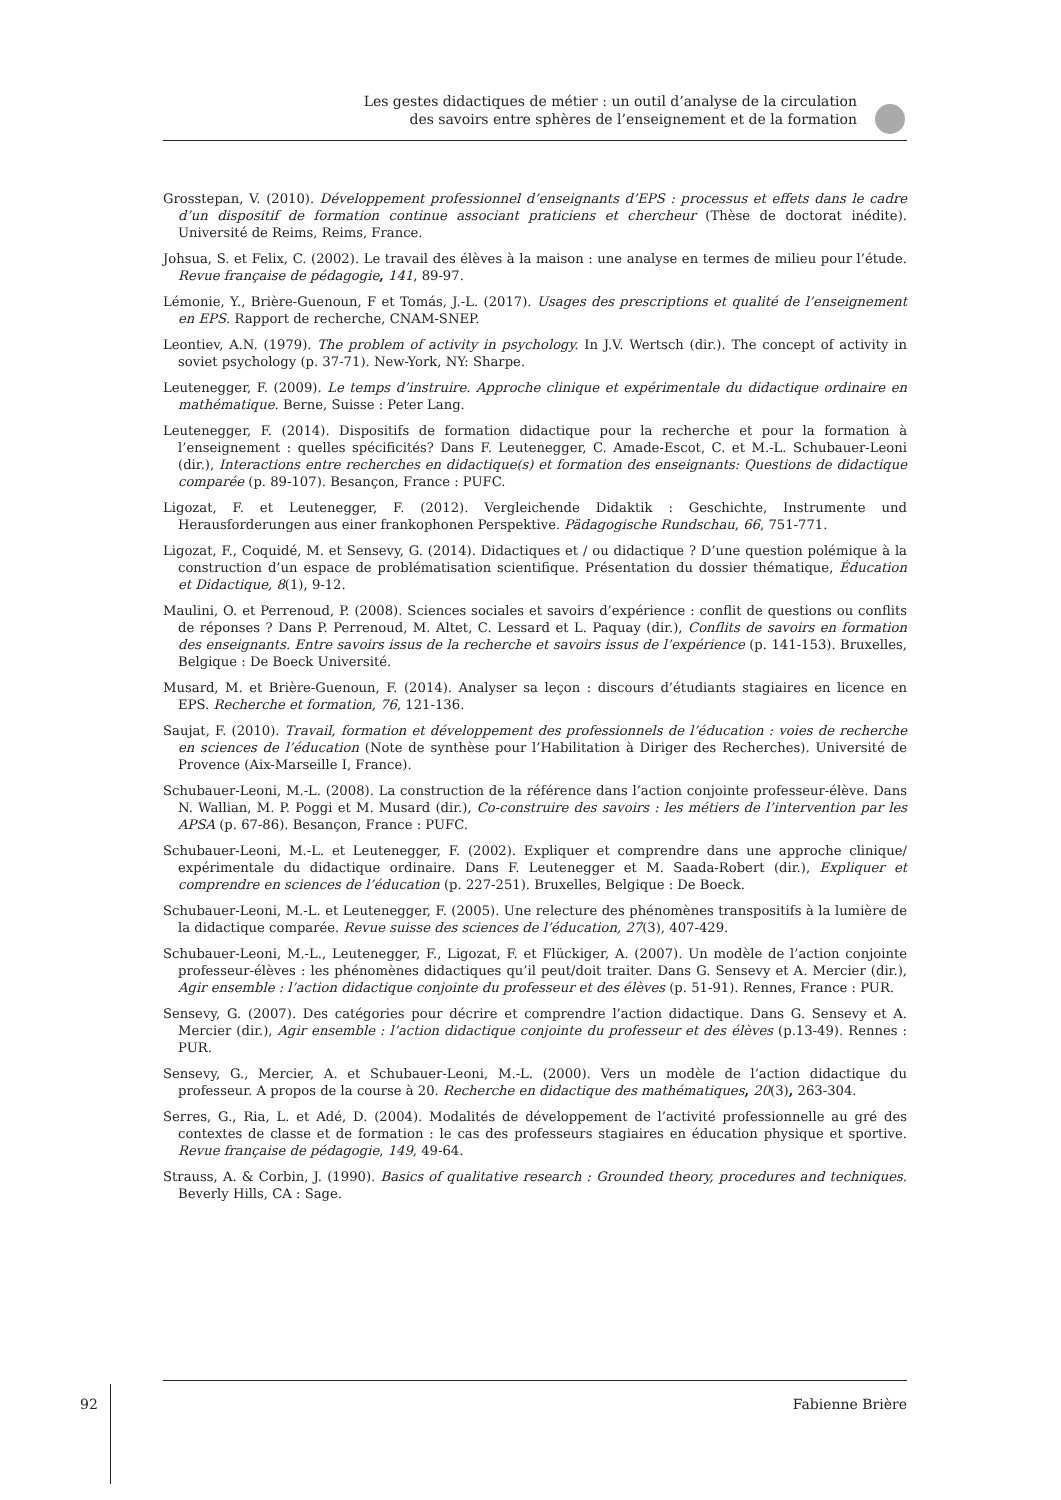Les gestes didactiques de métier : un outil d’analyse de la circulation
des savoirs entre sphères de l’enseignement et de la formation
Grosstepan, V. (2010). Développement professionnel d’enseignants d’EPS : processus et effets dans le cadre d’un dispositif de formation continue associant praticiens et chercheur (Thèse de doctorat inédite). Université de Reims, Reims, France.
Johsua, S. et Felix, C. (2002). Le travail des élèves à la maison : une analyse en termes de milieu pour l’étude. Revue française de pédagogie, 141, 89-97.
Lémonie, Y., Brière-Guenoun, F et Tomás, J.-L. (2017). Usages des prescriptions et qualité de l’enseignement en EPS. Rapport de recherche, CNAM-SNEP.
Leontiev, A.N. (1979). The problem of activity in psychology. In J.V. Wertsch (dir.). The concept of activity in soviet psychology (p. 37-71). New-York, NY: Sharpe.
Leutenegger, F. (2009). Le temps d’instruire. Approche clinique et expérimentale du didactique ordinaire en mathématique. Berne, Suisse : Peter Lang.
Leutenegger, F. (2014). Dispositifs de formation didactique pour la recherche et pour la formation à l’enseignement : quelles spécificités? Dans F. Leutenegger, C. Amade-Escot, C. et M.-L. Schubauer-Leoni (dir.), Interactions entre recherches en didactique(s) et formation des enseignants: Questions de didactique comparée (p. 89-107). Besançon, France : PUFC.
Ligozat, F. et Leutenegger, F. (2012). Vergleichende Didaktik : Geschichte, Instrumente und Herausforderungen aus einer frankophonen Perspektive. Pädagogische Rundschau, 66, 751-771.
Ligozat, F., Coquidé, M. et Sensevy, G. (2014). Didactiques et / ou didactique ? D’une question polémique à la construction d’un espace de problématisation scientifique. Présentation du dossier thématique, Éducation et Didactique, 8(1), 9-12.
Maulini, O. et Perrenoud, P. (2008). Sciences sociales et savoirs d’expérience : conflit de questions ou conflits de réponses ? Dans P. Perrenoud, M. Altet, C. Lessard et L. Paquay (dir.), Conflits de savoirs en formation des enseignants. Entre savoirs issus de la recherche et savoirs issus de l’expérience (p. 141-153). Bruxelles, Belgique : De Boeck Université.
Musard, M. et Brière-Guenoun, F. (2014). Analyser sa leçon : discours d’étudiants stagiaires en licence en EPS. Recherche et formation, 76, 121-136.
Saujat, F. (2010). Travail, formation et développement des professionnels de l’éducation : voies de recherche en sciences de l’éducation (Note de synthèse pour l’Habilitation à Diriger des Recherches). Université de Provence (Aix-Marseille I, France).
Schubauer-Leoni, M.-L. (2008). La construction de la référence dans l’action conjointe professeur-élève. Dans N. Wallian, M. P. Poggi et M. Musard (dir.), Co-construire des savoirs : les métiers de l’intervention par les APSA (p. 67-86). Besançon, France : PUFC.
Schubauer-Leoni, M.-L. et Leutenegger, F. (2002). Expliquer et comprendre dans une approche clinique/ expérimentale du didactique ordinaire. Dans F. Leutenegger et M. Saada-Robert (dir.), Expliquer et comprendre en sciences de l’éducation (p. 227-251). Bruxelles, Belgique : De Boeck.
Schubauer-Leoni, M.-L. et Leutenegger, F. (2005). Une relecture des phénomènes transpositifs à la lumière de la didactique comparée. Revue suisse des sciences de l’éducation, 27(3), 407-429.
Schubauer-Leoni, M.-L., Leutenegger, F., Ligozat, F. et Flückiger, A. (2007). Un modèle de l’action conjointe professeur-élèves : les phénomènes didactiques qu’il peut/doit traiter. Dans G. Sensevy et A. Mercier (dir.), Agir ensemble : l’action didactique conjointe du professeur et des élèves (p. 51-91). Rennes, France : PUR.
Sensevy, G. (2007). Des catégories pour décrire et comprendre l’action didactique. Dans G. Sensevy et A. Mercier (dir.), Agir ensemble : l’action didactique conjointe du professeur et des élèves (p.13-49). Rennes : PUR.
Sensevy, G., Mercier, A. et Schubauer-Leoni, M.-L. (2000). Vers un modèle de l’action didactique du professeur. A propos de la course à 20. Recherche en didactique des mathématiques, 20(3), 263-304.
Serres, G., Ria, L. et Adé, D. (2004). Modalités de développement de l’activité professionnelle au gré des contextes de classe et de formation : le cas des professeurs stagiaires en éducation physique et sportive. Revue française de pédagogie, 149, 49-64.
Strauss, A. & Corbin, J. (1990). Basics of qualitative research : Grounded theory, procedures and techniques. Beverly Hills, CA : Sage.
92 Fabienne Brière